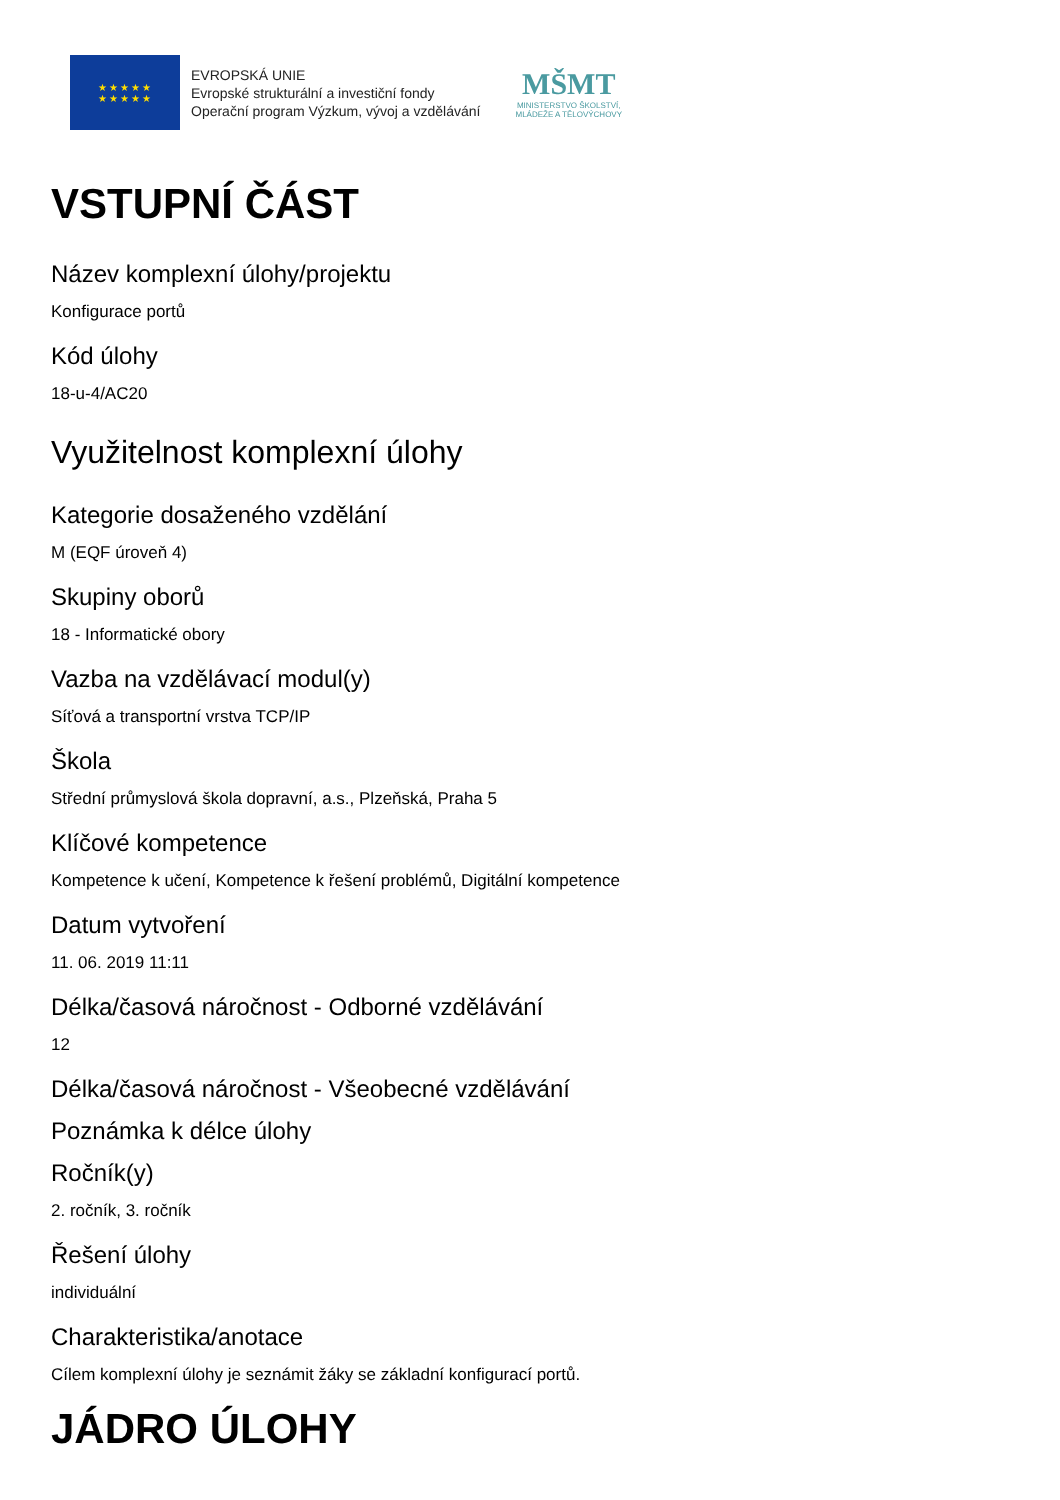★★★★★
★★★★★
EVROPSKÁ UNIE
Evropské strukturální a investiční fondy
Operační program Výzkum, vývoj a vzdělávání
MŠMT
MINISTERSTVO ŠKOLSTVÍ,
MLÁDEŽE A TĚLOVÝCHOVY
VSTUPNÍ ČÁST
Název komplexní úlohy/projektu
Konfigurace portů
Kód úlohy
18-u-4/AC20
Využitelnost komplexní úlohy
Kategorie dosaženého vzdělání
M (EQF úroveň 4)
Skupiny oborů
18 - Informatické obory
Vazba na vzdělávací modul(y)
Síťová a transportní vrstva TCP/IP
Škola
Střední průmyslová škola dopravní, a.s., Plzeňská, Praha 5
Klíčové kompetence
Kompetence k učení, Kompetence k řešení problémů, Digitální kompetence
Datum vytvoření
11. 06. 2019 11:11
Délka/časová náročnost - Odborné vzdělávání
12
Délka/časová náročnost - Všeobecné vzdělávání
Poznámka k délce úlohy
Ročník(y)
2. ročník, 3. ročník
Řešení úlohy
individuální
Charakteristika/anotace
Cílem komplexní úlohy je seznámit žáky se základní konfigurací portů.
JÁDRO ÚLOHY